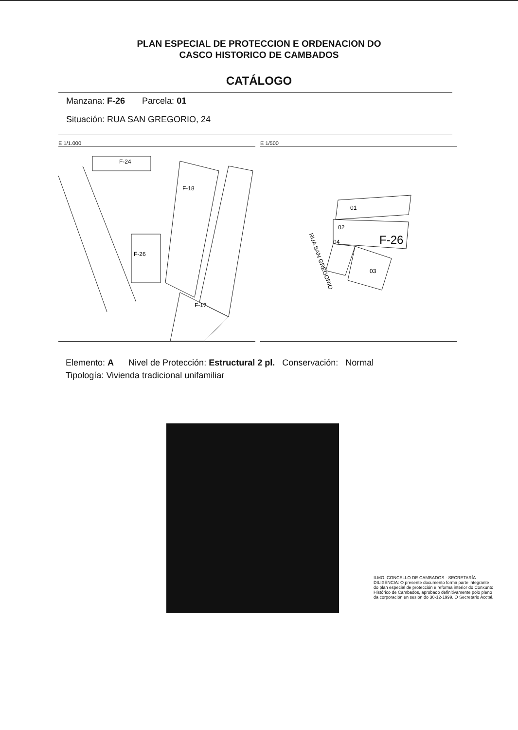PLAN ESPECIAL DE PROTECCION E ORDENACION DO
CASCO HISTORICO DE CAMBADOS
CATÁLOGO
Manzana: F-26 Parcela: 01
Situación: RUA SAN GREGORIO, 24
E 1/1.000
F-24
F-18
F-26
F-17
E 1/500
01
02
F-26
04
03
RUA SAN GREGORIO
Elemento: A Nivel de Protección: Estructural 2 pl. Conservación: Normal
Tipología: Vivienda tradicional unifamiliar
ILMO. CONCELLO DE CAMBADOS · SECRETARÍA
DILIXENCIA: O presente documento forma parte integrante do plan especial de protección e reforma interior do Conxunto Histórico de Cambados, aprobado definitivamente polo pleno da corporación en sesión do 30-12-1999. O Secretario Acctal.